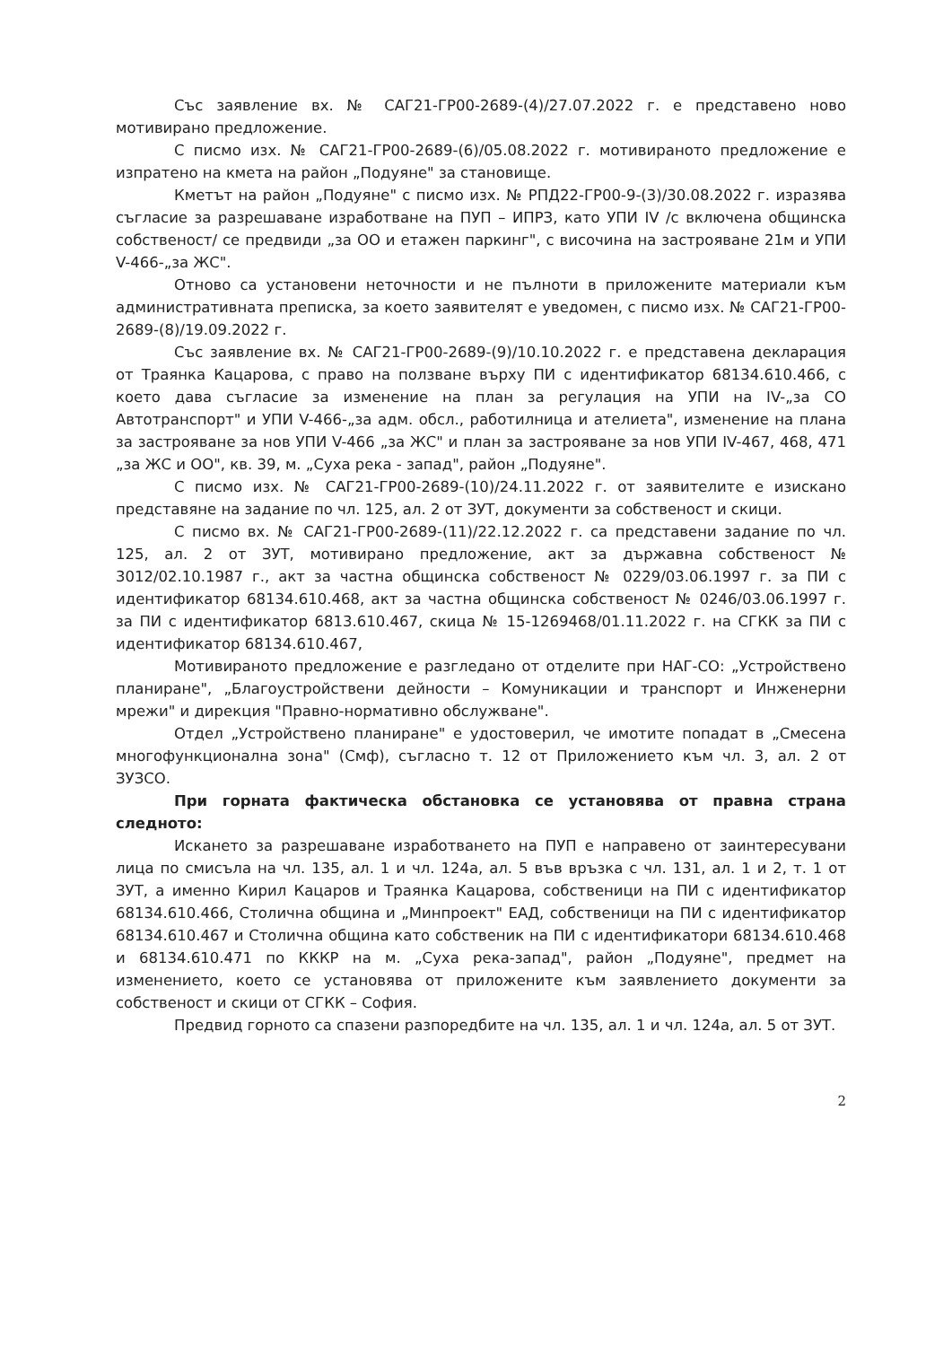Със заявление вх. № САГ21-ГР00-2689-(4)/27.07.2022 г. е представено ново мотивирано предложение.
С писмо изх. № САГ21-ГР00-2689-(6)/05.08.2022 г. мотивираното предложение е изпратено на кмета на район „Подуяне" за становище.
Кметът на район „Подуяне" с писмо изх. № РПД22-ГР00-9-(3)/30.08.2022 г. изразява съгласие за разрешаване изработване на ПУП – ИПРЗ, като УПИ IV /с включена общинска собственост/ се предвиди „за ОО и етажен паркинг", с височина на застрояване 21м и УПИ V-466-„за ЖС".
Отново са установени неточности и не пълноти в приложените материали към административната преписка, за което заявителят е уведомен, с писмо изх. № САГ21-ГР00-2689-(8)/19.09.2022 г.
Със заявление вх. № САГ21-ГР00-2689-(9)/10.10.2022 г. е представена декларация от Траянка Кацарова, с право на ползване върху ПИ с идентификатор 68134.610.466, с което дава съгласие за изменение на план за регулация на УПИ на IV-„за СО Автотранспорт" и УПИ V-466-„за адм. обсл., работилница и ателиета", изменение на плана за застрояване за нов УПИ V-466 „за ЖС" и план за застрояване за нов УПИ IV-467, 468, 471 „за ЖС и ОО", кв. 39, м. „Суха река - запад", район „Подуяне".
С писмо изх. № САГ21-ГР00-2689-(10)/24.11.2022 г. от заявителите е изискано представяне на задание по чл. 125, ал. 2 от ЗУТ, документи за собственост и скици.
С писмо вх. № САГ21-ГР00-2689-(11)/22.12.2022 г. са представени задание по чл. 125, ал. 2 от ЗУТ, мотивирано предложение, акт за държавна собственост № 3012/02.10.1987 г., акт за частна общинска собственост № 0229/03.06.1997 г. за ПИ с идентификатор 68134.610.468, акт за частна общинска собственост № 0246/03.06.1997 г. за ПИ с идентификатор 6813.610.467, скица № 15-1269468/01.11.2022 г. на СГКК за ПИ с идентификатор 68134.610.467,
Мотивираното предложение е разгледано от отделите при НАГ-СО: „Устройствено планиране", „Благоустройствени дейности – Комуникации и транспорт и Инженерни мрежи" и дирекция "Правно-нормативно обслужване".
Отдел „Устройствено планиране" е удостоверил, че имотите попадат в „Смесена многофункционална зона" (Смф), съгласно т. 12 от Приложението към чл. 3, ал. 2 от ЗУЗСО.
При горната фактическа обстановка се установява от правна страна следното:
Искането за разрешаване изработването на ПУП е направено от заинтересувани лица по смисъла на чл. 135, ал. 1 и чл. 124а, ал. 5 във връзка с чл. 131, ал. 1 и 2, т. 1 от ЗУТ, а именно Кирил Кацаров и Траянка Кацарова, собственици на ПИ с идентификатор 68134.610.466, Столична община и „Минпроект" ЕАД, собственици на ПИ с идентификатор 68134.610.467 и Столична община като собственик на ПИ с идентификатори 68134.610.468 и 68134.610.471 по КККР на м. „Суха река-запад", район „Подуяне", предмет на изменението, което се установява от приложените към заявлението документи за собственост и скици от СГКК – София.
Предвид горното са спазени разпоредбите на чл. 135, ал. 1 и чл. 124а, ал. 5 от ЗУТ.
2